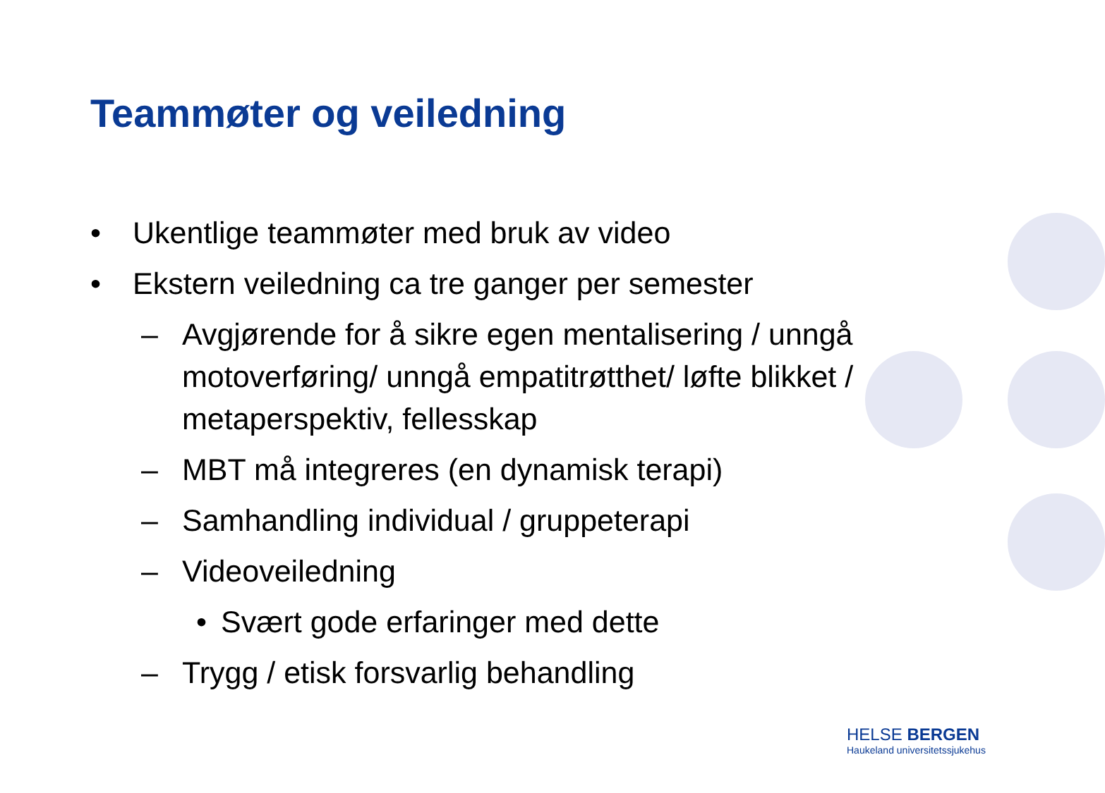Teammøter og veiledning
• Ukentlige teammøter med bruk av video
• Ekstern veiledning ca tre ganger per semester
– Avgjørende for å sikre egen mentalisering / unngå motoverføring/ unngå empatitrøtthet/ løfte blikket / metaperspektiv, fellesskap
– MBT må integreres (en dynamisk terapi)
– Samhandling individual / gruppeterapi
– Videoveiledning
• Svært gode erfaringer med dette
– Trygg / etisk forsvarlig behandling
HELSE BERGEN
Haukeland universitetssjukehus